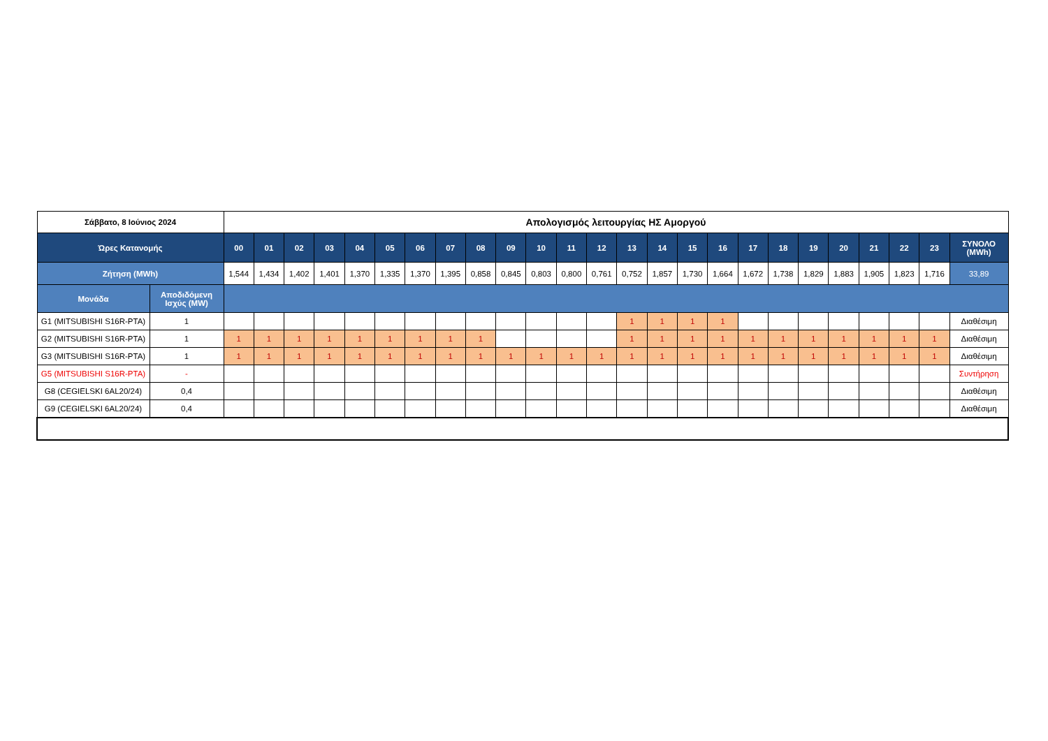| Σάββατο, 8 Ιούνιος 2024 | | Απολογισμός λειτουργίας ΗΣ Αμοργού | | | | | | | | | | | | | | | | | | | | | | | | |
| --- | --- | --- | --- | --- | --- | --- | --- | --- | --- | --- | --- | --- | --- | --- | --- | --- | --- | --- | --- | --- | --- | --- | --- | --- | --- | --- |
| Ώρες Κατανομής | | 00 | 01 | 02 | 03 | 04 | 05 | 06 | 07 | 08 | 09 | 10 | 11 | 12 | 13 | 14 | 15 | 16 | 17 | 18 | 19 | 20 | 21 | 22 | 23 | ΣΥΝΟΛΟ (MWh) |
| Ζήτηση (MWh) | | 1,544 | 1,434 | 1,402 | 1,401 | 1,370 | 1,335 | 1,370 | 1,395 | 0,858 | 0,845 | 0,803 | 0,800 | 0,761 | 0,752 | 1,857 | 1,730 | 1,664 | 1,672 | 1,738 | 1,829 | 1,883 | 1,905 | 1,823 | 1,716 | 33,89 |
| Μονάδα | Αποδιδόμενη Ισχύς (MW) | | | | | | | | | | | | | | | | | | | | | | | | | |
| G1 (MITSUBISHI S16R-PTA) | 1 | | | | | | | | | | | | | | 1 | 1 | 1 | 1 | | | | | | | | Διαθέσιμη |
| G2 (MITSUBISHI S16R-PTA) | 1 | 1 | 1 | 1 | 1 | 1 | 1 | 1 | 1 | 1 | | | | | 1 | 1 | 1 | 1 | 1 | 1 | 1 | 1 | 1 | 1 | 1 | Διαθέσιμη |
| G3 (MITSUBISHI S16R-PTA) | 1 | 1 | 1 | 1 | 1 | 1 | 1 | 1 | 1 | 1 | 1 | 1 | 1 | 1 | 1 | 1 | 1 | 1 | 1 | 1 | 1 | 1 | 1 | 1 | 1 | Διαθέσιμη |
| G5 (MITSUBISHI S16R-PTA) | - | | | | | | | | | | | | | | | | | | | | | | | | | Συντήρηση |
| G8 (CEGIELSKI 6AL20/24) | 0,4 | | | | | | | | | | | | | | | | | | | | | | | | | Διαθέσιμη |
| G9 (CEGIELSKI 6AL20/24) | 0,4 | | | | | | | | | | | | | | | | | | | | | | | | | Διαθέσιμη |